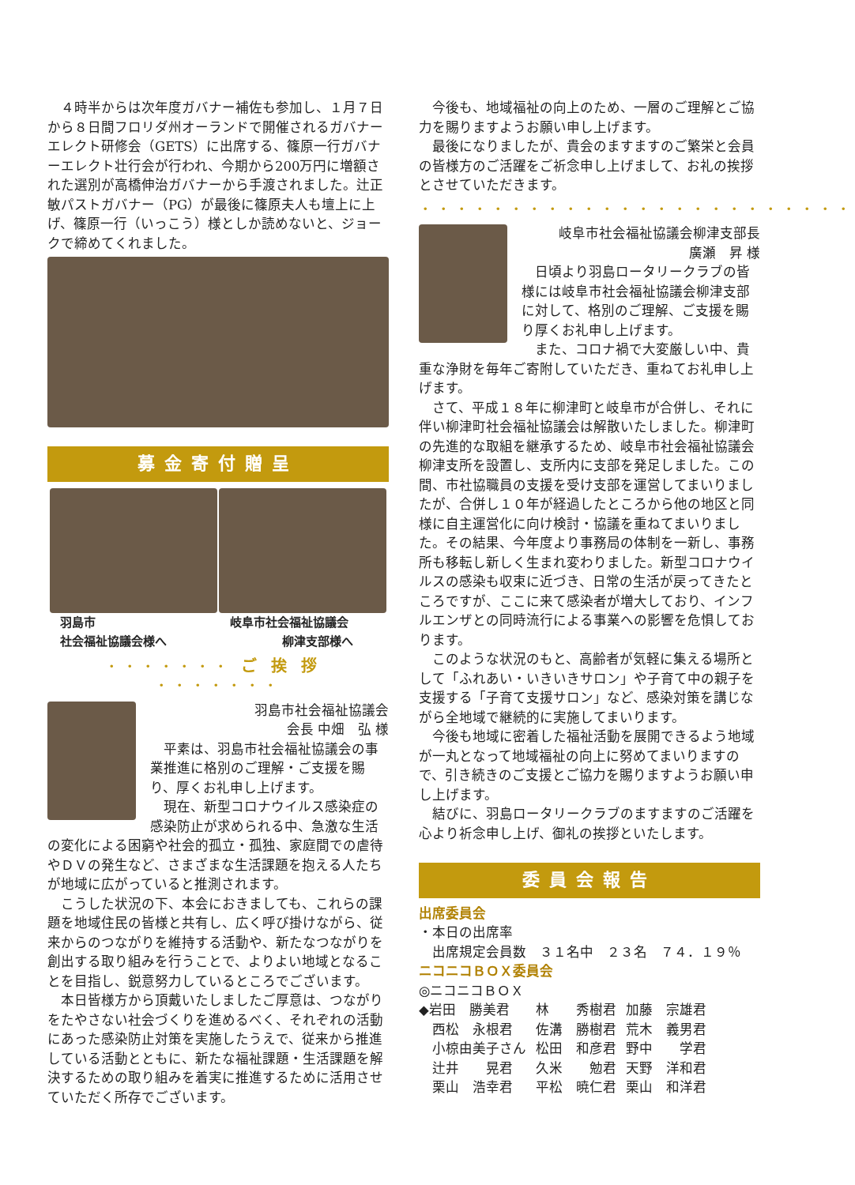４時半からは次年度ガバナー補佐も参加し、１月７日から８日間フロリダ州オーランドで開催されるガバナーエレクト研修会（GETS）に出席する、篠原一行ガバナーエレクト壮行会が行われ、今期から200万円に増額された選別が高橋伸治ガバナーから手渡されました。辻正敏パストガバナー（PG）が最後に篠原夫人も壇上に上げ、篠原一行（いっこう）様としか読めないと、ジョークで締めてくれました。
募金寄付贈呈
羽島市
社会福祉協議会様へ
岐阜市社会福祉協議会
柳津支部様へ
・・・・・・・ ご挨拶 ・・・・・・・
羽島市社会福祉協議会
会長 中畑　弘 様
平素は、羽島市社会福祉協議会の事業推進に格別のご理解・ご支援を賜り、厚くお礼申し上げます。
現在、新型コロナウイルス感染症の感染防止が求められる中、急激な生活の変化による困窮や社会的孤立・孤独、家庭間での虐待やＤＶの発生など、さまざまな生活課題を抱える人たちが地域に広がっていると推測されます。
こうした状況の下、本会におきましても、これらの課題を地域住民の皆様と共有し、広く呼び掛けながら、従来からのつながりを維持する活動や、新たなつながりを創出する取り組みを行うことで、よりよい地域となることを目指し、鋭意努力しているところでございます。
本日皆様方から頂戴いたしましたご厚意は、つながりをたやさない社会づくりを進めるべく、それぞれの活動にあった感染防止対策を実施したうえで、従来から推進している活動とともに、新たな福祉課題・生活課題を解決するための取り組みを着実に推進するために活用させていただく所存でございます。
今後も、地域福祉の向上のため、一層のご理解とご協力を賜りますようお願い申し上げます。
最後になりましたが、貴会のますますのご繁栄と会員の皆様方のご活躍をご祈念申し上げまして、お礼の挨拶とさせていただきます。
・・・・・・・・・・・・・・・・・・・・・・・・
岐阜市社会福祉協議会柳津支部長
廣瀬　昇 様
日頃より羽島ロータリークラブの皆様には岐阜市社会福祉協議会柳津支部に対して、格別のご理解、ご支援を賜り厚くお礼申し上げます。
また、コロナ禍で大変厳しい中、貴重な浄財を毎年ご寄附していただき、重ねてお礼申し上げます。
さて、平成１８年に柳津町と岐阜市が合併し、それに伴い柳津町社会福祉協議会は解散いたしました。柳津町の先進的な取組を継承するため、岐阜市社会福祉協議会柳津支所を設置し、支所内に支部を発足しました。この間、市社協職員の支援を受け支部を運営してまいりましたが、合併し１０年が経過したところから他の地区と同様に自主運営化に向け検討・協議を重ねてまいりました。その結果、今年度より事務局の体制を一新し、事務所も移転し新しく生まれ変わりました。新型コロナウイルスの感染も収束に近づき、日常の生活が戻ってきたところですが、ここに来て感染者が増大しており、インフルエンザとの同時流行による事業への影響を危惧しております。
このような状況のもと、高齢者が気軽に集える場所として「ふれあい・いきいきサロン」や子育て中の親子を支援する「子育て支援サロン」など、感染対策を講じながら全地域で継続的に実施してまいります。
今後も地域に密着した福祉活動を展開できるよう地域が一丸となって地域福祉の向上に努めてまいりますので、引き続きのご支援とご協力を賜りますようお願い申し上げます。
結びに、羽島ロータリークラブのますますのご活躍を心より祈念申し上げ、御礼の挨拶といたします。
委員会報告
出席委員会
・本日の出席率
　出席規定会員数　３１名中　２３名　７４．１９％
ニコニコＢＯＸ委員会
◎ニコニコＢＯＸ
| ◆岩田 勝美君 | 林 秀樹君 | 加藤 宗雄君 |
| 西松 永根君 | 佐溝 勝樹君 | 荒木 義男君 |
| 小椋由美子さん | 松田 和彦君 | 野中 学君 |
| 辻井 晃君 | 久米 勉君 | 天野 洋和君 |
| 栗山 浩幸君 | 平松 暁仁君 | 栗山 和洋君 |